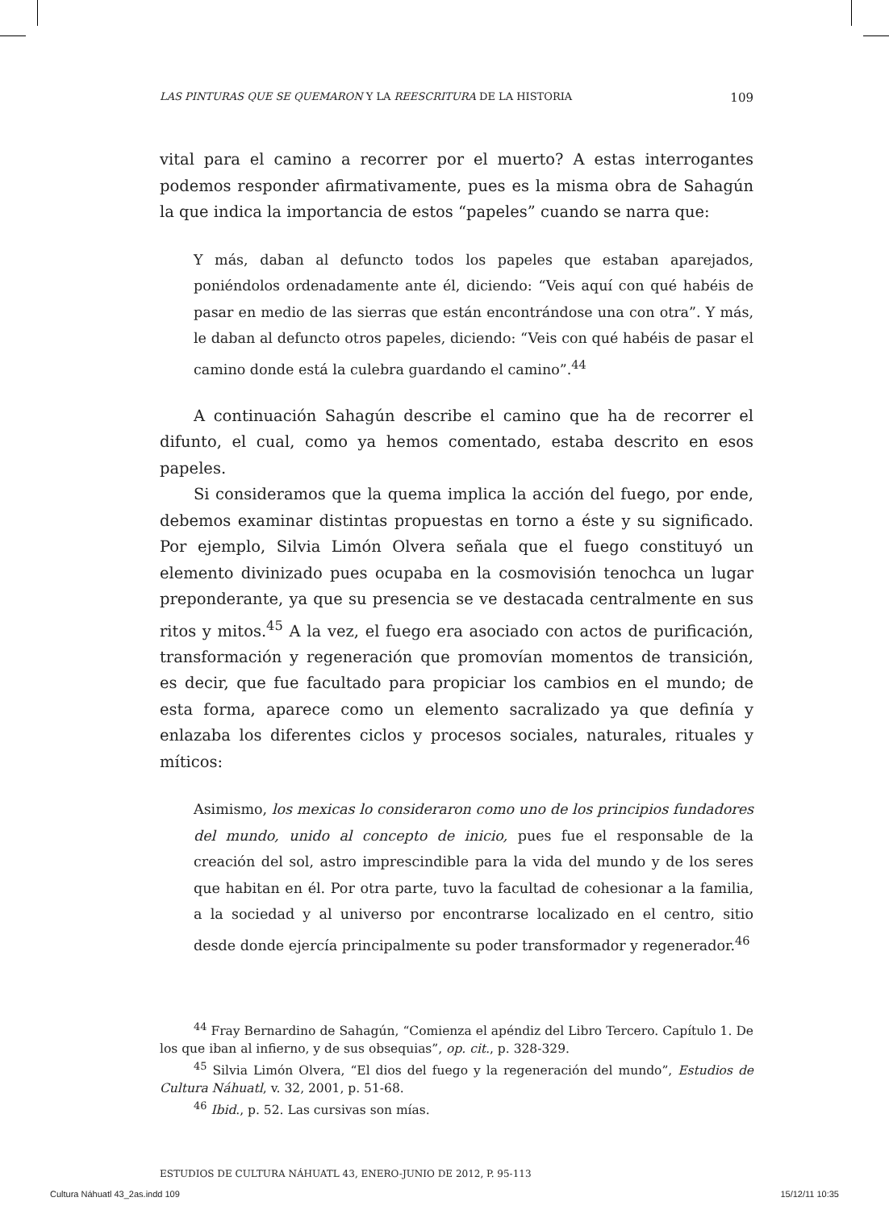LAS PINTURAS QUE SE QUEMARON Y LA REESCRITURA DE LA HISTORIA 109
vital para el camino a recorrer por el muerto? A estas interrogantes podemos responder afirmativamente, pues es la misma obra de Sahagún la que indica la importancia de estos “papeles” cuando se narra que:
Y más, daban al defuncto todos los papeles que estaban aparejados, poniéndolos ordenadamente ante él, diciendo: “Veis aquí con qué habéis de pasar en medio de las sierras que están encontrándose una con otra”. Y más, le daban al defuncto otros papeles, diciendo: “Veis con qué habéis de pasar el camino donde está la culebra guardando el camino”.<sup>44</sup>
A continuación Sahagún describe el camino que ha de recorrer el difunto, el cual, como ya hemos comentado, estaba descrito en esos papeles.
Si consideramos que la quema implica la acción del fuego, por ende, debemos examinar distintas propuestas en torno a éste y su significado. Por ejemplo, Silvia Limón Olvera señala que el fuego constituyó un elemento divinizado pues ocupaba en la cosmovisión tenochca un lugar preponderante, ya que su presencia se ve destacada centralmente en sus ritos y mitos.<sup>45</sup> A la vez, el fuego era asociado con actos de purificación, transformación y regeneración que promovían momentos de transición, es decir, que fue facultado para propiciar los cambios en el mundo; de esta forma, aparece como un elemento sacralizado ya que definía y enlazaba los diferentes ciclos y procesos sociales, naturales, rituales y míticos:
Asimismo, los mexicas lo consideraron como uno de los principios fundadores del mundo, unido al concepto de inicio, pues fue el responsable de la creación del sol, astro imprescindible para la vida del mundo y de los seres que habitan en él. Por otra parte, tuvo la facultad de cohesionar a la familia, a la sociedad y al universo por encontrarse localizado en el centro, sitio desde donde ejercía principalmente su poder transformador y regenerador.<sup>46</sup>
<sup>44</sup> Fray Bernardino de Sahagún, “Comienza el apéndiz del Libro Tercero. Capítulo 1. De los que iban al infierno, y de sus obsequias”, op. cit., p. 328-329.
<sup>45</sup> Silvia Limón Olvera, “El dios del fuego y la regeneración del mundo”, Estudios de Cultura Náhuatl, v. 32, 2001, p. 51-68.
<sup>46</sup> Ibid., p. 52. Las cursivas son mías.
ESTUDIOS DE CULTURA NÁHUATL 43, ENERO-JUNIO DE 2012, P. 95-113
Cultura Náhuatl 43_2as.indd 109
15/12/11 10:35